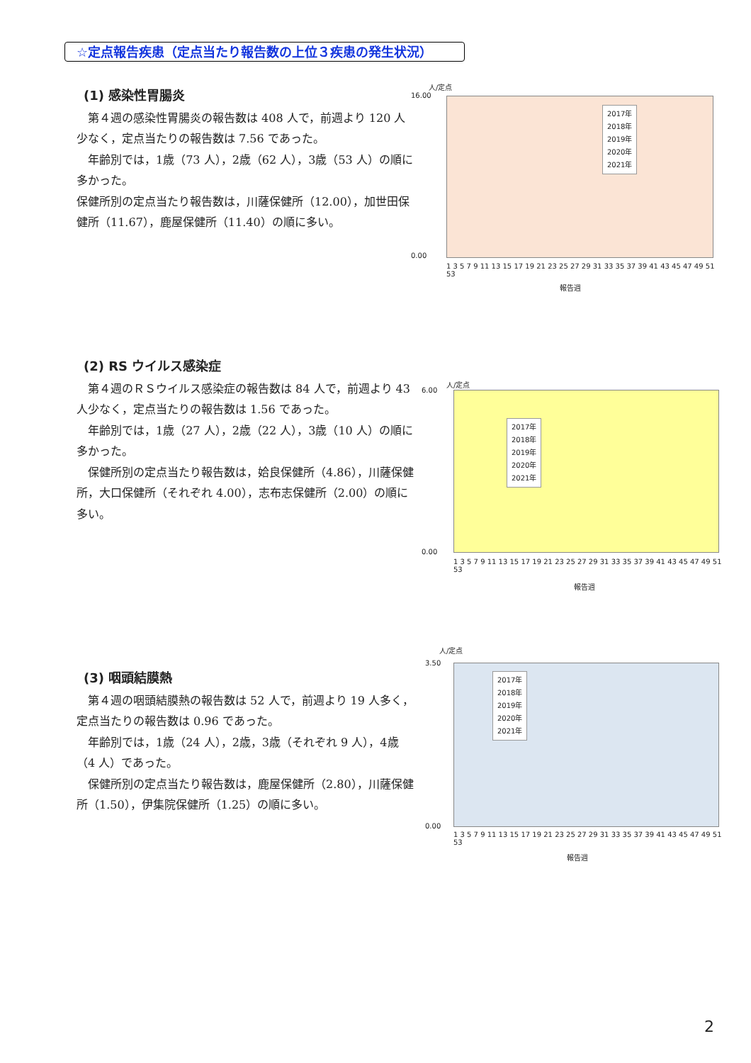☆定点報告疾患（定点当たり報告数の上位３疾患の発生状況）
(1) 感染性胃腸炎
　第４週の感染性胃腸炎の報告数は 408 人で，前週より 120 人少なく，定点当たりの報告数は 7.56 であった。
　年齢別では，1歳（73 人），2歳（62 人），3歳（53 人）の順に多かった。
保健所別の定点当たり報告数は，川薩保健所（12.00），加世田保健所（11.67），鹿屋保健所（11.40）の順に多い。
人/定点
16.00
0.00
2017年
2018年
2019年
2020年
2021年
1 3 5 7 9 11 13 15 17 19 21 23 25 27 29 31 33 35 37 39 41 43 45 47 49 51 53
報告週
(2) RS ウイルス感染症
　第４週のＲＳウイルス感染症の報告数は 84 人で，前週より 43 人少なく，定点当たりの報告数は 1.56 であった。
　年齢別では，1歳（27 人），2歳（22 人），3歳（10 人）の順に多かった。
　保健所別の定点当たり報告数は，姶良保健所（4.86），川薩保健所，大口保健所（それぞれ 4.00），志布志保健所（2.00）の順に多い。
人/定点
6.00
0.00
2017年
2018年
2019年
2020年
2021年
1 3 5 7 9 11 13 15 17 19 21 23 25 27 29 31 33 35 37 39 41 43 45 47 49 51 53
報告週
(3) 咽頭結膜熱
　第４週の咽頭結膜熱の報告数は 52 人で，前週より 19 人多く，定点当たりの報告数は 0.96 であった。
　年齢別では，1歳（24 人），2歳，3歳（それぞれ 9 人），4歳（4 人）であった。
　保健所別の定点当たり報告数は，鹿屋保健所（2.80），川薩保健所（1.50），伊集院保健所（1.25）の順に多い。
人/定点
3.50
0.00
2017年
2018年
2019年
2020年
2021年
1 3 5 7 9 11 13 15 17 19 21 23 25 27 29 31 33 35 37 39 41 43 45 47 49 51 53
報告週
2